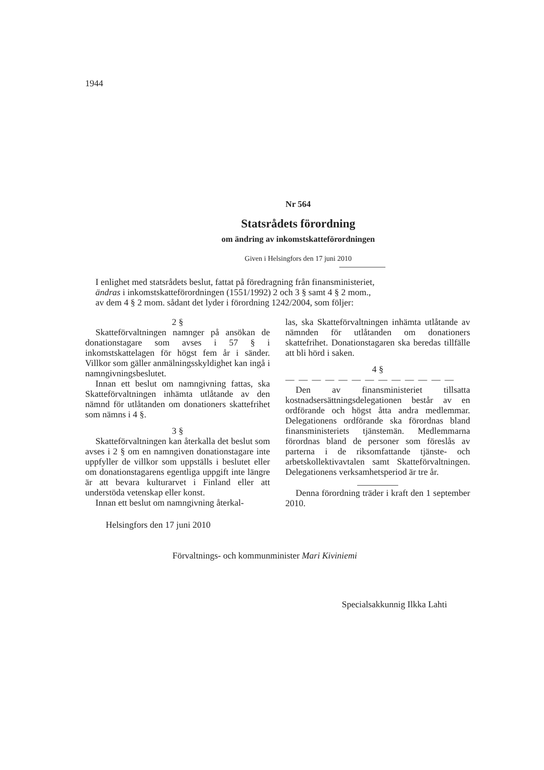1944
Nr 564
Statsrådets förordning
om ändring av inkomstskatteförordningen
Given i Helsingfors den 17 juni 2010
I enlighet med statsrådets beslut, fattat på föredragning från finansministeriet,
ändras i inkomstskatteförordningen (1551/1992) 2 och 3 § samt 4 § 2 mom.,
av dem 4 § 2 mom. sådant det lyder i förordning 1242/2004, som följer:
2 §
Skatteförvaltningen namnger på ansökan de donationstagare som avses i 57 § i inkomstskattelagen för högst fem år i sänder. Villkor som gäller anmälningsskyldighet kan ingå i namngivningsbeslutet.
Innan ett beslut om namngivning fattas, ska Skatteförvaltningen inhämta utlåtande av den nämnd för utlåtanden om donationers skattefrihet som nämns i 4 §.
3 §
Skatteförvaltningen kan återkalla det beslut som avses i 2 § om en namngiven donationstagare inte uppfyller de villkor som uppställs i beslutet eller om donationstagarens egentliga uppgift inte längre är att bevara kulturarvet i Finland eller att understöda vetenskap eller konst.
Innan ett beslut om namngivning återkal-
las, ska Skatteförvaltningen inhämta utlåtande av nämnden för utlåtanden om donationers skattefrihet. Donationstagaren ska beredas tillfälle att bli hörd i saken.
4 §
— — — — — — — — — — — — —
Den av finansministeriet tillsatta kostnadsersättningsdelegationen består av en ordförande och högst åtta andra medlemmar. Delegationens ordförande ska förordnas bland finansministeriets tjänstemän. Medlemmarna förordnas bland de personer som föreslås av parterna i de riksomfattande tjänste- och arbetskollektivavtalen samt Skatteförvaltningen. Delegationens verksamhetsperiod är tre år.
Denna förordning träder i kraft den 1 september 2010.
Helsingfors den 17 juni 2010
Förvaltnings- och kommunminister Mari Kiviniemi
Specialsakkunnig Ilkka Lahti